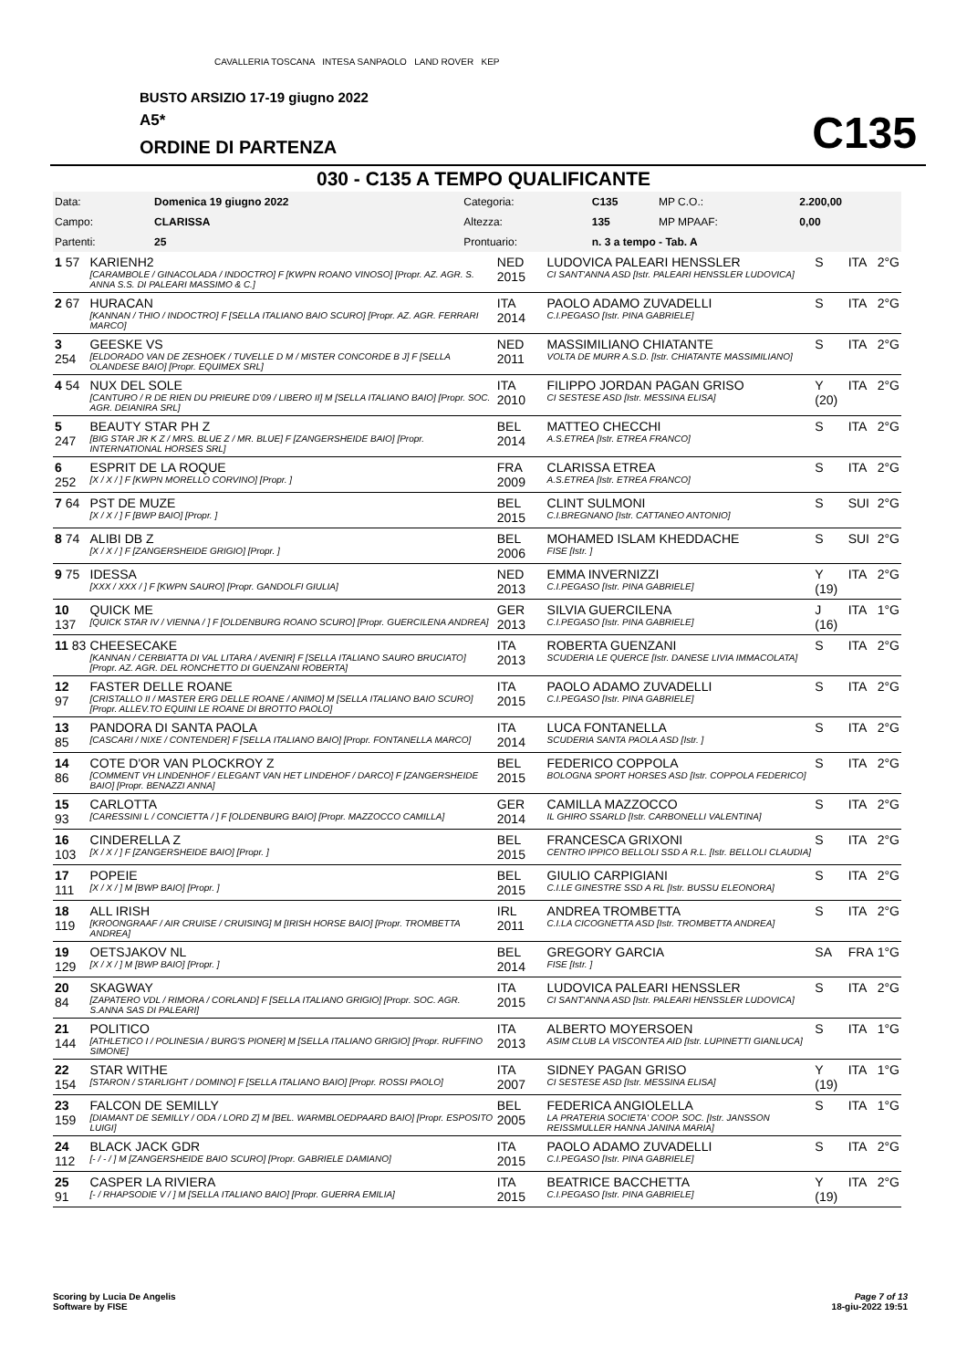CAVALLERIA TOSCANA INTESA SANPAOLO LAND ROVER KEP
BUSTO ARSIZIO 17-19 giugno 2022
A5*
ORDINE DI PARTENZA C135
030 - C135 A TEMPO QUALIFICANTE
| Data: | Domenica 19 giugno 2022 | Categoria: | C135 | MP C.O.: | 2.200,00 |
| Campo: | CLARISSA | Altezza: | 135 | MP MPAAF: | 0,00 |
| Partenti: | 25 | Prontuario: | n. 3 a tempo - Tab. A | | |
| 1 57 | KARIENH2 [CARAMBOLE / GINACOLADA / INDOCTRO] F [KWPN ROANO VINOSO] [Propr. AZ. AGR. S. ANNA S.S. DI PALEARI MASSIMO & C.] | NED 2015 | LUDOVICA PALEARI HENSSLER CI SANT'ANNA ASD [Istr. PALEARI HENSSLER LUDOVICA] | S | ITA | 2°G |
| 2 67 | HURACAN [KANNAN / THIO / INDOCTRO] F [SELLA ITALIANO BAIO SCURO] [Propr. AZ. AGR. FERRARI MARCO] | ITA 2014 | PAOLO ADAMO ZUVADELLI C.I.PEGASO [Istr. PINA GABRIELE] | S | ITA | 2°G |
| 3 254 | GEESKE VS [ELDORADO VAN DE ZESHOEK / TUVELLE D M / MISTER CONCORDE B J] F [SELLA OLANDESE BAIO] [Propr. EQUIMEX SRL] | NED 2011 | MASSIMILIANO CHIATANTE VOLTA DE MURR A.S.D. [Istr. CHIATANTE MASSIMILIANO] | S | ITA | 2°G |
| 4 54 | NUX DEL SOLE [CANTURO / R DE RIEN DU PRIEURE D'09 / LIBERO II] M [SELLA ITALIANO BAIO] [Propr. SOC. AGR. DEIANIRA SRL] | ITA 2010 | FILIPPO JORDAN PAGAN GRISO CI SESTESE ASD [Istr. MESSINA ELISA] | Y (20) | ITA | 2°G |
| 5 247 | BEAUTY STAR PH Z [BIG STAR JR K Z / MRS. BLUE Z / MR. BLUE] F [ZANGERSHEIDE BAIO] [Propr. INTERNATIONAL HORSES SRL] | BEL 2014 | MATTEO CHECCHI A.S.ETREA [Istr. ETREA FRANCO] | S | ITA | 2°G |
| 6 252 | ESPRIT DE LA ROQUE [X / X / ] F [KWPN MORELLO CORVINO] [Propr. ] | FRA 2009 | CLARISSA ETREA A.S.ETREA [Istr. ETREA FRANCO] | S | ITA | 2°G |
| 7 64 | PST DE MUZE [X / X / ] F [BWP BAIO] [Propr. ] | BEL 2015 | CLINT SULMONI C.I.BREGNANO [Istr. CATTANEO ANTONIO] | S | SUI | 2°G |
| 8 74 | ALIBI DB Z [X / X / ] F [ZANGERSHEIDE GRIGIO] [Propr. ] | BEL 2006 | MOHAMED ISLAM KHEDDACHE FISE [Istr. ] | S | SUI | 2°G |
| 9 75 | IDESSA [XXX / XXX / ] F [KWPN SAURO] [Propr. GANDOLFI GIULIA] | NED 2013 | EMMA INVERNIZZI C.I.PEGASO [Istr. PINA GABRIELE] | Y (19) | ITA | 2°G |
| 10 137 | QUICK ME [QUICK STAR IV / VIENNA / ] F [OLDENBURG ROANO SCURO] [Propr. GUERCILENA ANDREA] | GER 2013 | SILVIA GUERCILENA C.I.PEGASO [Istr. PINA GABRIELE] | J (16) | ITA | 1°G |
| 11 83 | CHEESECAKE [KANNAN / CERBIATTA DI VAL LITARA / AVENIR] F [SELLA ITALIANO SAURO BRUCIATO] [Propr. AZ. AGR. DEL RONCHETTO DI GUENZANI ROBERTA] | ITA 2013 | ROBERTA GUENZANI SCUDERIA LE QUERCE [Istr. DANESE LIVIA IMMACOLATA] | S | ITA | 2°G |
| 12 97 | FASTER DELLE ROANE [CRISTALLO II / MASTER ERG DELLE ROANE / ANIMO] M [SELLA ITALIANO BAIO SCURO] [Propr. ALLEV.TO EQUINI LE ROANE DI BROTTO PAOLO] | ITA 2015 | PAOLO ADAMO ZUVADELLI C.I.PEGASO [Istr. PINA GABRIELE] | S | ITA | 2°G |
| 13 85 | PANDORA DI SANTA PAOLA [CASCARI / NIXE / CONTENDER] F [SELLA ITALIANO BAIO] [Propr. FONTANELLA MARCO] | ITA 2014 | LUCA FONTANELLA SCUDERIA SANTA PAOLA ASD [Istr. ] | S | ITA | 2°G |
| 14 86 | COTE D'OR VAN PLOCKROY Z [COMMENT VH LINDENHOF / ELEGANT VAN HET LINDEHOF / DARCO] F [ZANGERSHEIDE BAIO] [Propr. BENAZZI ANNA] | BEL 2015 | FEDERICO COPPOLA BOLOGNA SPORT HORSES ASD [Istr. COPPOLA FEDERICO] | S | ITA | 2°G |
| 15 93 | CARLOTTA [CARESSINI L / CONCIETTA / ] F [OLDENBURG BAIO] [Propr. MAZZOCCO CAMILLA] | GER 2014 | CAMILLA MAZZOCCO IL GHIRO SSARLD [Istr. CARBONELLI VALENTINA] | S | ITA | 2°G |
| 16 103 | CINDERELLA Z [X / X / ] F [ZANGERSHEIDE BAIO] [Propr. ] | BEL 2015 | FRANCESCA GRIXONI CENTRO IPPICO BELLOLI SSD A R.L. [Istr. BELLOLI CLAUDIA] | S | ITA | 2°G |
| 17 111 | POPEIE [X / X / ] M [BWP BAIO] [Propr. ] | BEL 2015 | GIULIO CARPIGIANI C.I.LE GINESTRE SSD A RL [Istr. BUSSU ELEONORA] | S | ITA | 2°G |
| 18 119 | ALL IRISH [KROONGRAAF / AIR CRUISE / CRUISING] M [IRISH HORSE BAIO] [Propr. TROMBETTA ANDREA] | IRL 2011 | ANDREA TROMBETTA C.I.LA CICOGNETTA ASD [Istr. TROMBETTA ANDREA] | S | ITA | 2°G |
| 19 129 | OETSJAKOV NL [X / X / ] M [BWP BAIO] [Propr. ] | BEL 2014 | GREGORY GARCIA FISE [Istr. ] | SA | FRA | 1°G |
| 20 84 | SKAGWAY [ZAPATERO VDL / RIMORA / CORLAND] F [SELLA ITALIANO GRIGIO] [Propr. SOC. AGR. S.ANNA SAS DI PALEARI] | ITA 2015 | LUDOVICA PALEARI HENSSLER CI SANT'ANNA ASD [Istr. PALEARI HENSSLER LUDOVICA] | S | ITA | 2°G |
| 21 144 | POLITICO [ATHLETICO I / POLINESIA / BURG'S PIONER] M [SELLA ITALIANO GRIGIO] [Propr. RUFFINO SIMONE] | ITA 2013 | ALBERTO MOYERSOEN ASIM CLUB LA VISCONTEA AID [Istr. LUPINETTI GIANLUCA] | S | ITA | 1°G |
| 22 154 | STAR WITHE [STARON / STARLIGHT / DOMINO] F [SELLA ITALIANO BAIO] [Propr. ROSSI PAOLO] | ITA 2007 | SIDNEY PAGAN GRISO CI SESTESE ASD [Istr. MESSINA ELISA] | Y (19) | ITA | 1°G |
| 23 159 | FALCON DE SEMILLY [DIAMANT DE SEMILLY / ODA / LORD Z] M [BEL. WARMBLOEDPAARD BAIO] [Propr. ESPOSITO LUIGI] | BEL 2005 | FEDERICA ANGIOLELLA LA PRATERIA SOCIETA' COOP. SOC. [Istr. JANSSON REISSMULLER HANNA JANINA MARIA] | S | ITA | 1°G |
| 24 112 | BLACK JACK GDR [- / - / ] M [ZANGERSHEIDE BAIO SCURO] [Propr. GABRIELE DAMIANO] | ITA 2015 | PAOLO ADAMO ZUVADELLI C.I.PEGASO [Istr. PINA GABRIELE] | S | ITA | 2°G |
| 25 91 | CASPER LA RIVIERA [- / RHAPSODIE V / ] M [SELLA ITALIANO BAIO] [Propr. GUERRA EMILIA] | ITA 2015 | BEATRICE BACCHETTA C.I.PEGASO [Istr. PINA GABRIELE] | Y (19) | ITA | 2°G |
Scoring by Lucia De Angelis
Software by FISE
Page 7 of 13
18-giu-2022 19:51